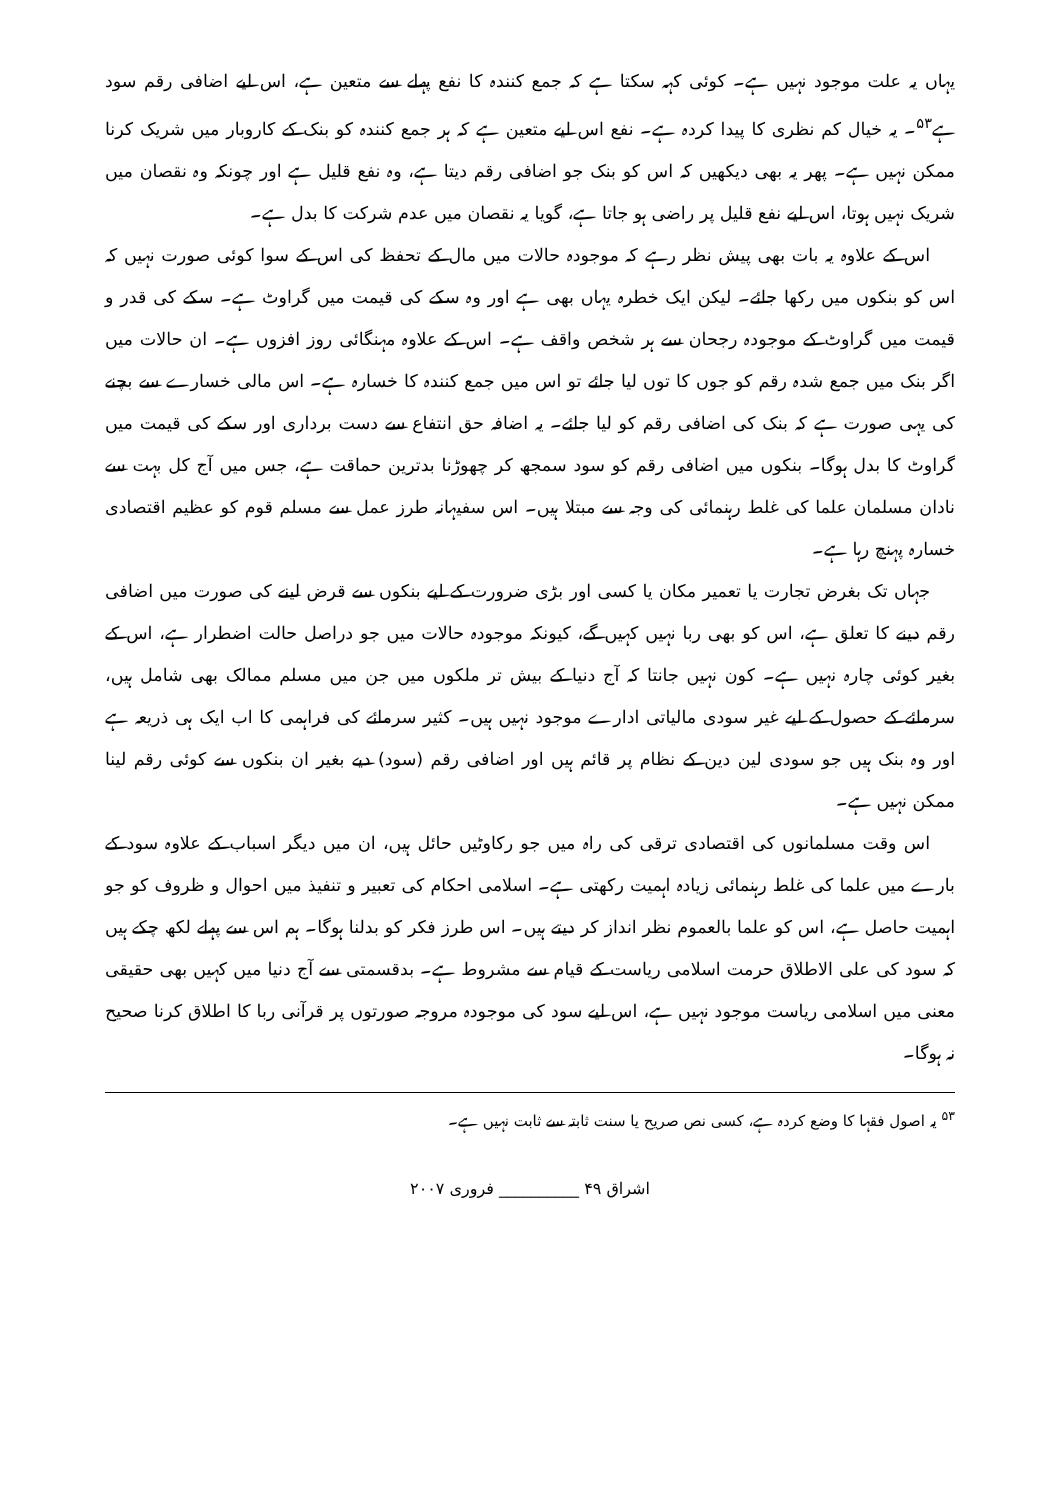یہاں یہ علت موجود نہیں ہے۔ کوئی کہہ سکتا ہے کہ جمع کنندہ کا نفع پہلے سے متعین ہے، اس لیے اضافی رقم سود ہے<sup>۵۳</sup>۔ یہ خیال کم نظری کا پیدا کردہ ہے۔ نفع اس لیے متعین ہے کہ ہر جمع کنندہ کو بنک کے کاروبار میں شریک کرنا ممکن نہیں ہے۔ پھر یہ بھی دیکھیں کہ اس کو بنک جو اضافی رقم دیتا ہے، وہ نفع قلیل ہے اور چونکہ وہ نقصان میں شریک نہیں ہوتا، اس لیے نفع قلیل پر راضی ہو جاتا ہے، گویا یہ نقصان میں عدم شرکت کا بدل ہے۔
اس کے علاوہ یہ بات بھی پیش نظر رہے کہ موجودہ حالات میں مال کے تحفظ کی اس کے سوا کوئی صورت نہیں کہ اس کو بنکوں میں رکھا جائے۔ لیکن ایک خطرہ یہاں بھی ہے اور وہ سکے کی قیمت میں گراوٹ ہے۔ سکے کی قدر و قیمت میں گراوٹ کے موجودہ رجحان سے ہر شخص واقف ہے۔ اس کے علاوہ مہنگائی روز افزوں ہے۔ ان حالات میں اگر بنک میں جمع شدہ رقم کو جوں کا توں لیا جائے تو اس میں جمع کنندہ کا خسارہ ہے۔ اس مالی خسارے سے بچنے کی یہی صورت ہے کہ بنک کی اضافی رقم کو لیا جائے۔ یہ اضافہ حق انتفاع سے دست برداری اور سکے کی قیمت میں گراوٹ کا بدل ہوگا۔ بنکوں میں اضافی رقم کو سود سمجھ کر چھوڑنا بدترین حماقت ہے، جس میں آج کل بہت سے نادان مسلمان علما کی غلط رہنمائی کی وجہ سے مبتلا ہیں۔ اس سفیہانہ طرز عمل سے مسلم قوم کو عظیم اقتصادی خسارہ پہنچ رہا ہے۔
جہاں تک بغرض تجارت یا تعمیر مکان یا کسی اور بڑی ضرورت کے لیے بنکوں سے قرض لینے کی صورت میں اضافی رقم دینے کا تعلق ہے، اس کو بھی ربا نہیں کہیں گے، کیونکہ موجودہ حالات میں جو دراصل حالت اضطرار ہے، اس کے بغیر کوئی چارہ نہیں ہے۔ کون نہیں جانتا کہ آج دنیا کے بیش تر ملکوں میں جن میں مسلم ممالک بھی شامل ہیں، سرمائے کے حصول کے لیے غیر سودی مالیاتی ادارے موجود نہیں ہیں۔ کثیر سرمائے کی فراہمی کا اب ایک ہی ذریعہ ہے اور وہ بنک ہیں جو سودی لین دین کے نظام پر قائم ہیں اور اضافی رقم (سود) دیے بغیر ان بنکوں سے کوئی رقم لینا ممکن نہیں ہے۔
اس وقت مسلمانوں کی اقتصادی ترقی کی راہ میں جو رکاوٹیں حائل ہیں، ان میں دیگر اسباب کے علاوہ سود کے بارے میں علما کی غلط رہنمائی زیادہ اہمیت رکھتی ہے۔ اسلامی احکام کی تعبیر و تنفیذ میں احوال و ظروف کو جو اہمیت حاصل ہے، اس کو علما بالعموم نظر انداز کر دیتے ہیں۔ اس طرز فکر کو بدلنا ہوگا۔ ہم اس سے پہلے لکھ چکے ہیں کہ سود کی علی الاطلاق حرمت اسلامی ریاست کے قیام سے مشروط ہے۔ بدقسمتی سے آج دنیا میں کہیں بھی حقیقی معنی میں اسلامی ریاست موجود نہیں ہے، اس لیے سود کی موجودہ مروجہ صورتوں پر قرآنی ربا کا اطلاق کرنا صحیح نہ ہوگا۔
<sup>۵۳</sup> یہ اصول فقہا کا وضع کردہ ہے، کسی نص صریح یا سنت ثابتہ سے ثابت نہیں ہے۔
اشراق ۴۹ __________ فروری ۲۰۰۷